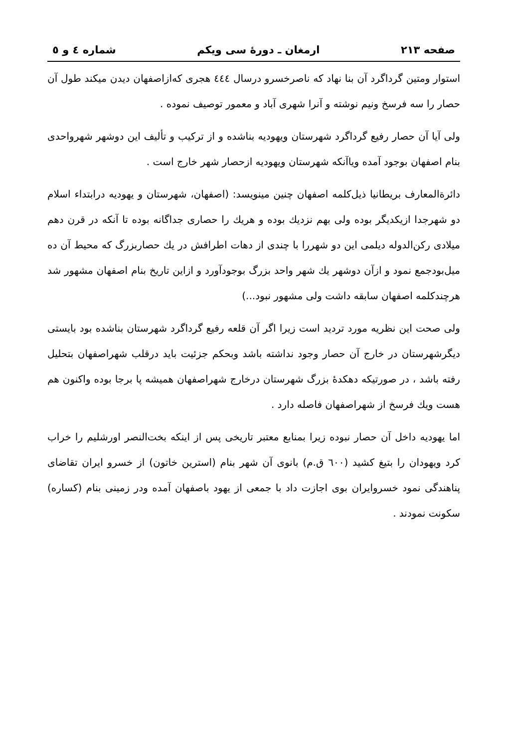صفحه ۲۱۳ ارمغان ـ دورهٔ سی ویکم شماره ٤ و ٥
استوار ومتین گرداگرد آن بنا نهاد که ناصرخسرو درسال ٤٤٤ هجری که‌ازاصفهان دیدن میکند طول آن حصار را سه فرسخ ونیم نوشته و آنرا شهری آباد و معمور توصیف نموده .
ولی آیا آن حصار رفیع گرداگرد شهرستان ویهودیه بناشده و از ترکیب و تألیف این دوشهر شهرواحدی بنام اصفهان بوجود آمده ویاآنکه شهرستان ویهودیه ازحصار شهر خارج است .
دائرةالمعارف بریطانیا ذیل‌کلمه اصفهان چنین مینویسد: (اصفهان، شهرستان و یهودیه درابتداء اسلام دو شهرجدا ازیکدیگر بوده ولی بهم نزدیك بوده و هریك را حصاری جداگانه بوده تا آنکه در قرن دهم میلادی رکن‌الدوله دیلمی این دو شهررا با چندی از دهات اطرافش در یك حصاربزرگ که محیط آن ده میل‌بودجمع نمود و ازآن دوشهر یك شهر واحد بزرگ بوجودآورد و ازاین تاریخ بنام اصفهان مشهور شد هرچندکلمه اصفهان سابقه داشت ولی مشهور نبود...)
ولی صحت این نظریه مورد تردید است زیرا اگر آن قلعه رفیع گرداگرد شهرستان بناشده بود بایستی دیگرشهرستان در خارج آن حصار وجود نداشته باشد وبحکم جزئیت باید درقلب شهراصفهان بتحلیل رفته باشد ، در صورتیکه دهکدهٔ بزرگ شهرستان درخارج شهراصفهان همیشه پا برجا بوده واکنون هم هست ویك فرسخ از شهراصفهان فاصله دارد .
اما یهودیه داخل آن حصار نبوده زیرا بمنابع معتبر تاریخی پس از اینکه بخت‌النصر اورشلیم را خراب کرد ویهودان را بتیغ کشید (٦٠٠ ق.م) بانوی آن شهر بنام (استرین خاتون) از خسرو ایران تقاضای پناهندگی نمود خسروایران بوی اجازت داد با جمعی از یهود باصفهان آمده ودر زمینی بنام (کساره) سکونت نمودند .